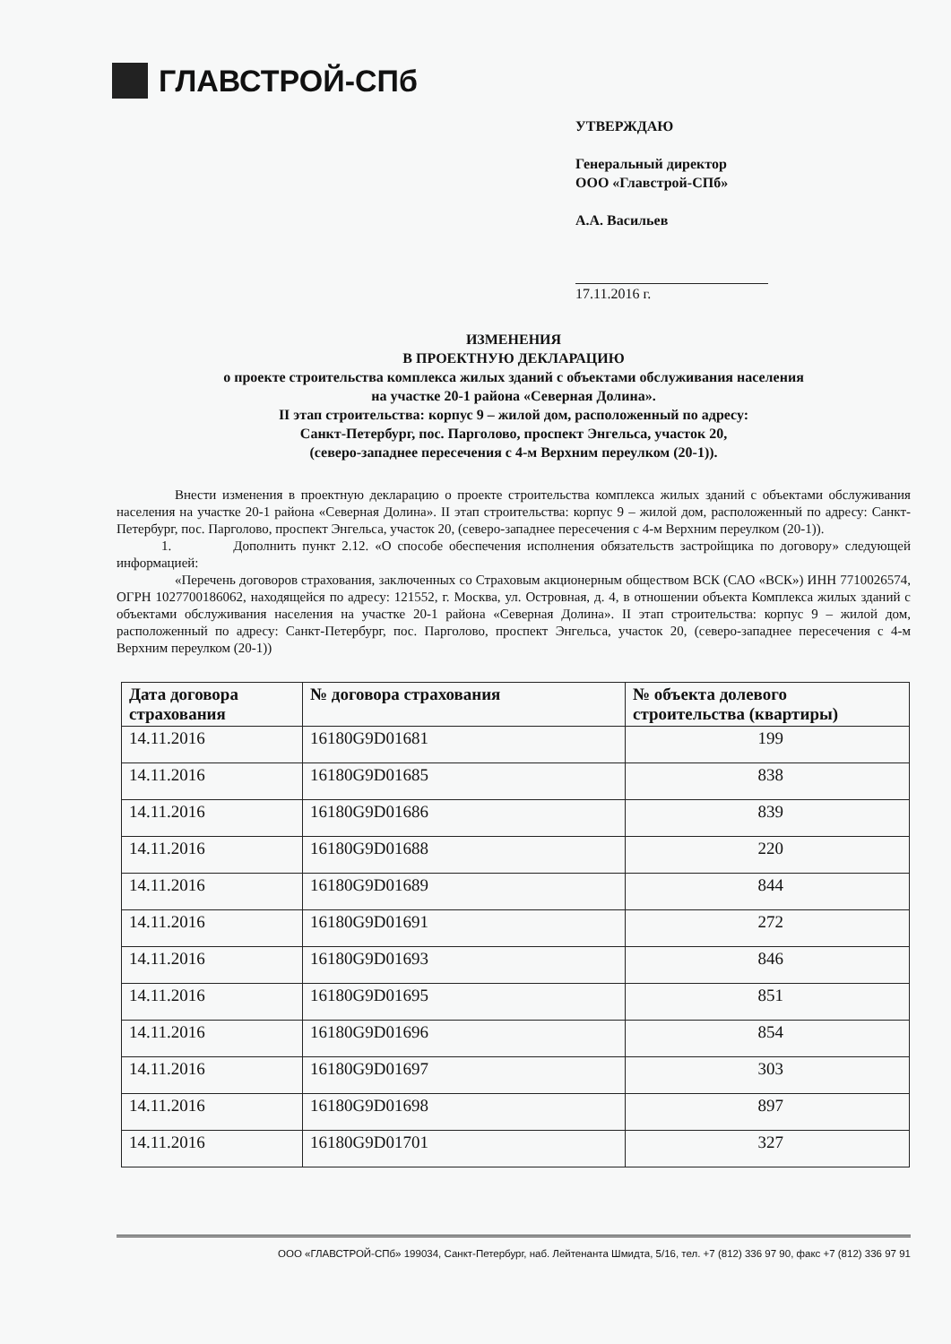ГЛАВСТРОЙ-СПб
УТВЕРЖДАЮ
Генеральный директор
ООО «Главстрой-СПб»
А.А. Васильев
17.11.2016 г.
ИЗМЕНЕНИЯ
В ПРОЕКТНУЮ ДЕКЛАРАЦИЮ
о проекте строительства комплекса жилых зданий с объектами обслуживания населения
на участке 20-1 района «Северная Долина».
II этап строительства: корпус 9 – жилой дом, расположенный по адресу:
Санкт-Петербург, пос. Парголово, проспект Энгельса, участок 20,
(северо-западнее пересечения с 4-м Верхним переулком (20-1)).
Внести изменения в проектную декларацию о проекте строительства комплекса жилых зданий с объектами обслуживания населения на участке 20-1 района «Северная Долина». II этап строительства: корпус 9 – жилой дом, расположенный по адресу: Санкт-Петербург, пос. Парголово, проспект Энгельса, участок 20, (северо-западнее пересечения с 4-м Верхним переулком (20-1)).
1. Дополнить пункт 2.12. «О способе обеспечения исполнения обязательств застройщика по договору» следующей информацией:
«Перечень договоров страхования, заключенных со Страховым акционерным обществом ВСК (САО «ВСК») ИНН 7710026574, ОГРН 1027700186062, находящейся по адресу: 121552, г. Москва, ул. Островная, д. 4, в отношении объекта Комплекса жилых зданий с объектами обслуживания населения на участке 20-1 района «Северная Долина». II этап строительства: корпус 9 – жилой дом, расположенный по адресу: Санкт-Петербург, пос. Парголово, проспект Энгельса, участок 20, (северо-западнее пересечения с 4-м Верхним переулком (20-1))
| Дата договора страхования | № договора страхования | № объекта долевого строительства (квартиры) |
| --- | --- | --- |
| 14.11.2016 | 16180G9D01681 | 199 |
| 14.11.2016 | 16180G9D01685 | 838 |
| 14.11.2016 | 16180G9D01686 | 839 |
| 14.11.2016 | 16180G9D01688 | 220 |
| 14.11.2016 | 16180G9D01689 | 844 |
| 14.11.2016 | 16180G9D01691 | 272 |
| 14.11.2016 | 16180G9D01693 | 846 |
| 14.11.2016 | 16180G9D01695 | 851 |
| 14.11.2016 | 16180G9D01696 | 854 |
| 14.11.2016 | 16180G9D01697 | 303 |
| 14.11.2016 | 16180G9D01698 | 897 |
| 14.11.2016 | 16180G9D01701 | 327 |
ООО «ГЛАВСТРОЙ-СПб» 199034, Санкт-Петербург, наб. Лейтенанта Шмидта, 5/16, тел. +7 (812) 336 97 90, факс +7 (812) 336 97 91